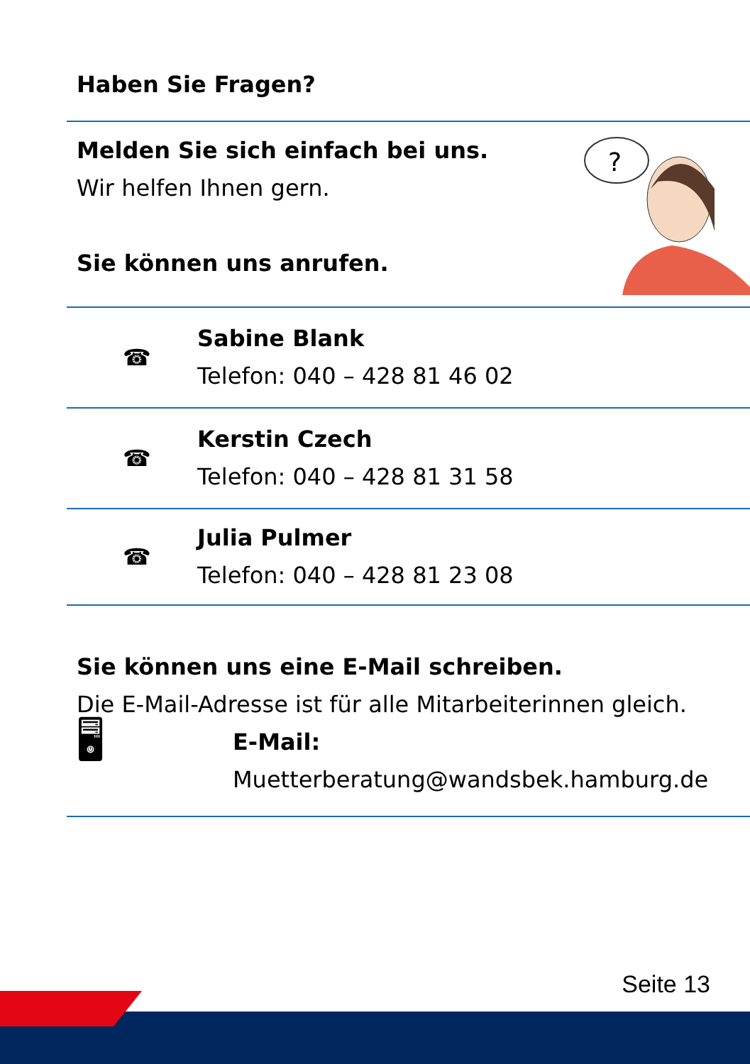Haben Sie Fragen?
Melden Sie sich einfach bei uns.
Wir helfen Ihnen gern.
Sie können uns anrufen.
?
☎
Sabine Blank
Telefon: 040 – 428 81 46 02
☎
Kerstin Czech
Telefon: 040 – 428 81 31 58
☎
Julia Pulmer
Telefon: 040 – 428 81 23 08
Sie können uns eine E-Mail schreiben.
Die E-Mail-Adresse ist für alle Mitarbeiterinnen gleich.
🖥
E-Mail:
Muetterberatung@wandsbek.hamburg.de
Seite 13